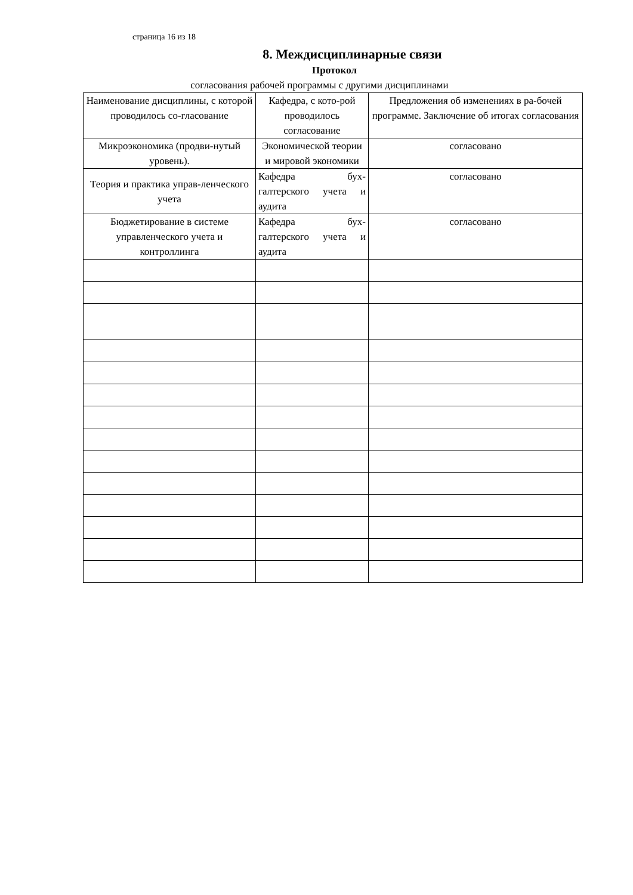страница 16 из 18
8. Междисциплинарные связи
Протокол
согласования рабочей программы с другими дисциплинами
| Наименование дисциплины, с которой проводилось со-гласование | Кафедра, с кото-рой проводилось согласование | Предложения об изменениях в ра-бочей программе. Заключение об итогах согласования |
| --- | --- | --- |
| Микроэкономика (продви-нутый уровень). | Экономической теории и мировой экономики | согласовано |
| Теория и практика управ-ленческого учета | Кафедра бух-галтерского учета и аудита | согласовано |
| Бюджетирование в системе управленческого учета и контроллинга | Кафедра бух-галтерского учета и аудита | согласовано |